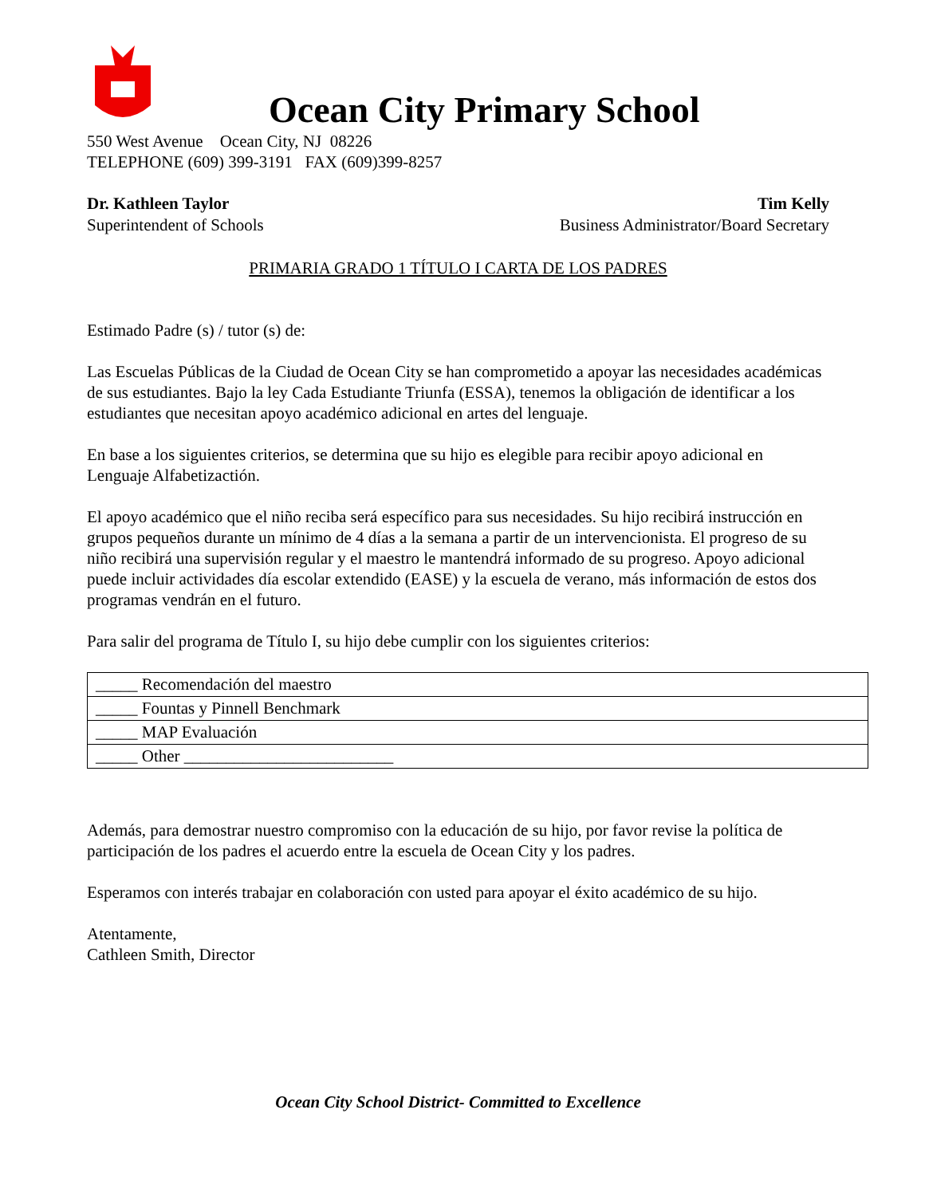Ocean City Primary School
550 West Avenue Ocean City, NJ 08226
TELEPHONE (609) 399-3191 FAX (609)399-8257
Dr. Kathleen Taylor Tim Kelly
Superintendent of Schools Business Administrator/Board Secretary
PRIMARIA GRADO 1 TÍTULO I CARTA DE LOS PADRES
Estimado Padre (s) / tutor (s) de:
Las Escuelas Públicas de la Ciudad de Ocean City se han comprometido a apoyar las necesidades académicas de sus estudiantes. Bajo la ley Cada Estudiante Triunfa (ESSA), tenemos la obligación de identificar a los estudiantes que necesitan apoyo académico adicional en artes del lenguaje.
En base a los siguientes criterios, se determina que su hijo es elegible para recibir apoyo adicional en Lenguaje Alfabetizactión.
El apoyo académico que el niño reciba será específico para sus necesidades. Su hijo recibirá instrucción en grupos pequeños durante un mínimo de 4 días a la semana a partir de un intervencionista. El progreso de su niño recibirá una supervisión regular y el maestro le mantendrá informado de su progreso. Apoyo adicional puede incluir actividades día escolar extendido (EASE) y la escuela de verano, más información de estos dos programas vendrán en el futuro.
Para salir del programa de Título I, su hijo debe cumplir con los siguientes criterios:
| _____ Recomendación del maestro |
| _____ Fountas y Pinnell Benchmark |
| _____ MAP Evaluación |
| _____ Other _________________________ |
Además, para demostrar nuestro compromiso con la educación de su hijo, por favor revise la política de participación de los padres el acuerdo entre la escuela de Ocean City y los padres.
Esperamos con interés trabajar en colaboración con usted para apoyar el éxito académico de su hijo.
Atentamente,
Cathleen Smith, Director
Ocean City School District- Committed to Excellence